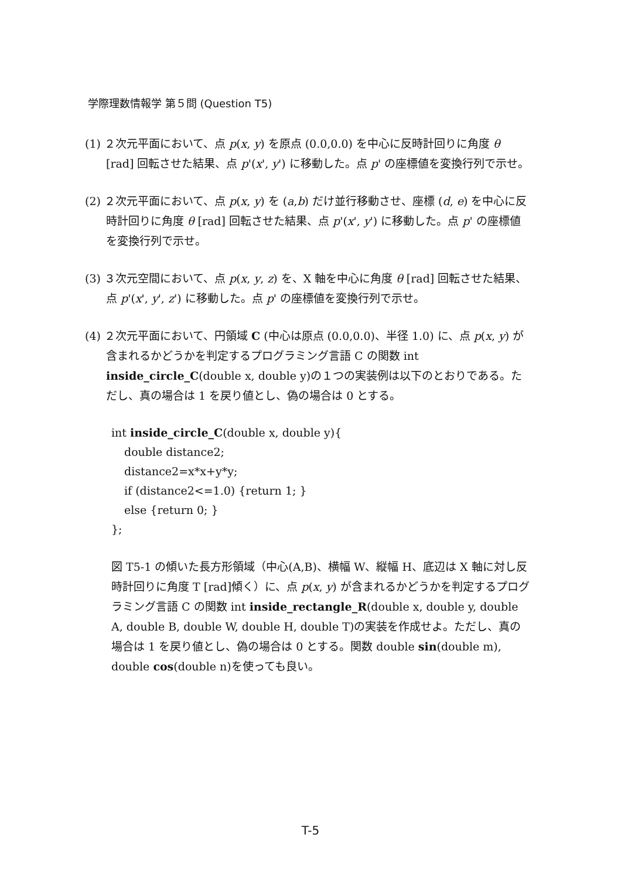学際理数情報学 第５問 (Question T5)
(1) ２次元平面において、点 p(x, y) を原点 (0.0,0.0) を中心に反時計回りに角度 θ [rad] 回転させた結果、点 p'(x', y') に移動した。点 p' の座標値を変換行列で示せ。
(2) ２次元平面において、点 p(x, y) を (a,b) だけ並行移動させ、座標 (d, e) を中心に反時計回りに角度 θ [rad] 回転させた結果、点 p'(x', y') に移動した。点 p' の座標値を変換行列で示せ。
(3) ３次元空間において、点 p(x, y, z) を、X 軸を中心に角度 θ [rad] 回転させた結果、点 p'(x', y', z') に移動した。点 p' の座標値を変換行列で示せ。
(4) ２次元平面において、円領域 C (中心は原点 (0.0,0.0)、半径 1.0) に、点 p(x, y) が含まれるかどうかを判定するプログラミング言語 C の関数 int inside_circle_C(double x, double y)の１つの実装例は以下のとおりである。ただし、真の場合は 1 を戻り値とし、偽の場合は 0 とする。
int inside_circle_C(double x, double y){
double distance2;
distance2=x*x+y*y;
if (distance2<=1.0) {return 1; }
else {return 0; }
};
図 T5-1 の傾いた長方形領域（中心(A,B)、横幅 W、縦幅 H、底辺は X 軸に対し反時計回りに角度 T [rad]傾く）に、点 p(x, y) が含まれるかどうかを判定するプログラミング言語 C の関数 int inside_rectangle_R(double x, double y, double A, double B, double W, double H, double T)の実装を作成せよ。ただし、真の場合は 1 を戻り値とし、偽の場合は 0 とする。関数 double sin(double m), double cos(double n)を使っても良い。
T-5